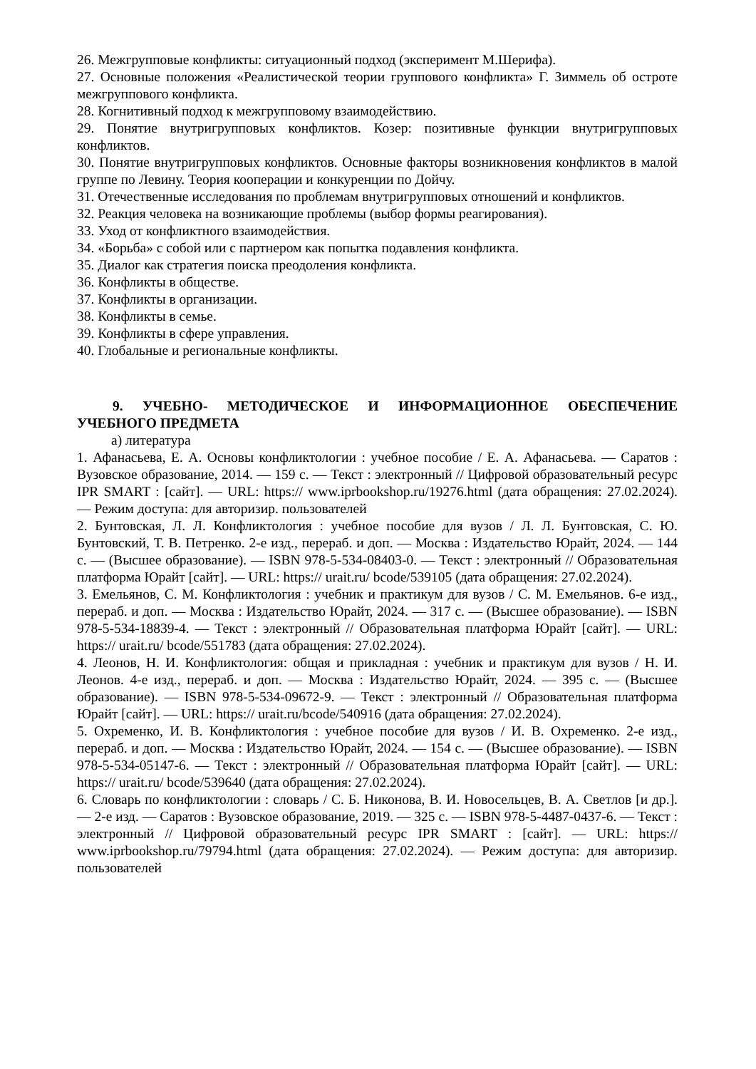26. Межгрупповые конфликты: ситуационный подход (эксперимент М.Шерифа).
27. Основные положения «Реалистической теории группового конфликта» Г. Зиммель об остроте межгруппового конфликта.
28. Когнитивный подход к межгрупповому взаимодействию.
29. Понятие внутригрупповых конфликтов. Козер: позитивные функции внутригрупповых конфликтов.
30. Понятие внутригрупповых конфликтов. Основные факторы возникновения конфликтов в малой группе по Левину. Теория кооперации и конкуренции по Дойчу.
31. Отечественные исследования по проблемам внутригрупповых отношений и конфликтов.
32. Реакция человека на возникающие проблемы (выбор формы реагирования).
33. Уход от конфликтного взаимодействия.
34. «Борьба» с собой или с партнером как попытка подавления конфликта.
35. Диалог как стратегия поиска преодоления конфликта.
36. Конфликты в обществе.
37. Конфликты в организации.
38. Конфликты в семье.
39. Конфликты в сфере управления.
40. Глобальные и региональные конфликты.
9. УЧЕБНО- МЕТОДИЧЕСКОЕ И ИНФОРМАЦИОННОЕ ОБЕСПЕЧЕНИЕ УЧЕБНОГО ПРЕДМЕТА
а) литература
1. Афанасьева, Е. А. Основы конфликтологии : учебное пособие / Е. А. Афанасьева. — Саратов : Вузовское образование, 2014. — 159 c. — Текст : электронный // Цифровой образовательный ресурс IPR SMART : [сайт]. — URL: https:// www.iprbookshop.ru/19276.html (дата обращения: 27.02.2024). — Режим доступа: для авторизир. пользователей
2. Бунтовская, Л. Л. Конфликтология : учебное пособие для вузов / Л. Л. Бунтовская, С. Ю. Бунтовский, Т. В. Петренко. 2-е изд., перераб. и доп. — Москва : Издательство Юрайт, 2024. — 144 с. — (Высшее образование). — ISBN 978-5-534-08403-0. — Текст : электронный // Образовательная платформа Юрайт [сайт]. — URL: https:// urait.ru/ bcode/539105 (дата обращения: 27.02.2024).
3. Емельянов, С. М. Конфликтология : учебник и практикум для вузов / С. М. Емельянов. 6-е изд., перераб. и доп. — Москва : Издательство Юрайт, 2024. — 317 с. — (Высшее образование). — ISBN 978-5-534-18839-4. — Текст : электронный // Образовательная платформа Юрайт [сайт]. — URL: https:// urait.ru/ bcode/551783 (дата обращения: 27.02.2024).
4. Леонов, Н. И. Конфликтология: общая и прикладная : учебник и практикум для вузов / Н. И. Леонов. 4-е изд., перераб. и доп. — Москва : Издательство Юрайт, 2024. — 395 с. — (Высшее образование). — ISBN 978-5-534-09672-9. — Текст : электронный // Образовательная платформа Юрайт [сайт]. — URL: https:// urait.ru/bcode/540916 (дата обращения: 27.02.2024).
5. Охременко, И. В. Конфликтология : учебное пособие для вузов / И. В. Охременко. 2-е изд., перераб. и доп. — Москва : Издательство Юрайт, 2024. — 154 с. — (Высшее образование). — ISBN 978-5-534-05147-6. — Текст : электронный // Образовательная платформа Юрайт [сайт]. — URL: https:// urait.ru/ bcode/539640 (дата обращения: 27.02.2024).
6. Словарь по конфликтологии : словарь / С. Б. Никонова, В. И. Новосельцев, В. А. Светлов [и др.]. — 2-е изд. — Саратов : Вузовское образование, 2019. — 325 c. — ISBN 978-5-4487-0437-6. — Текст : электронный // Цифровой образовательный ресурс IPR SMART : [сайт]. — URL: https:// www.iprbookshop.ru/79794.html (дата обращения: 27.02.2024). — Режим доступа: для авторизир. пользователей